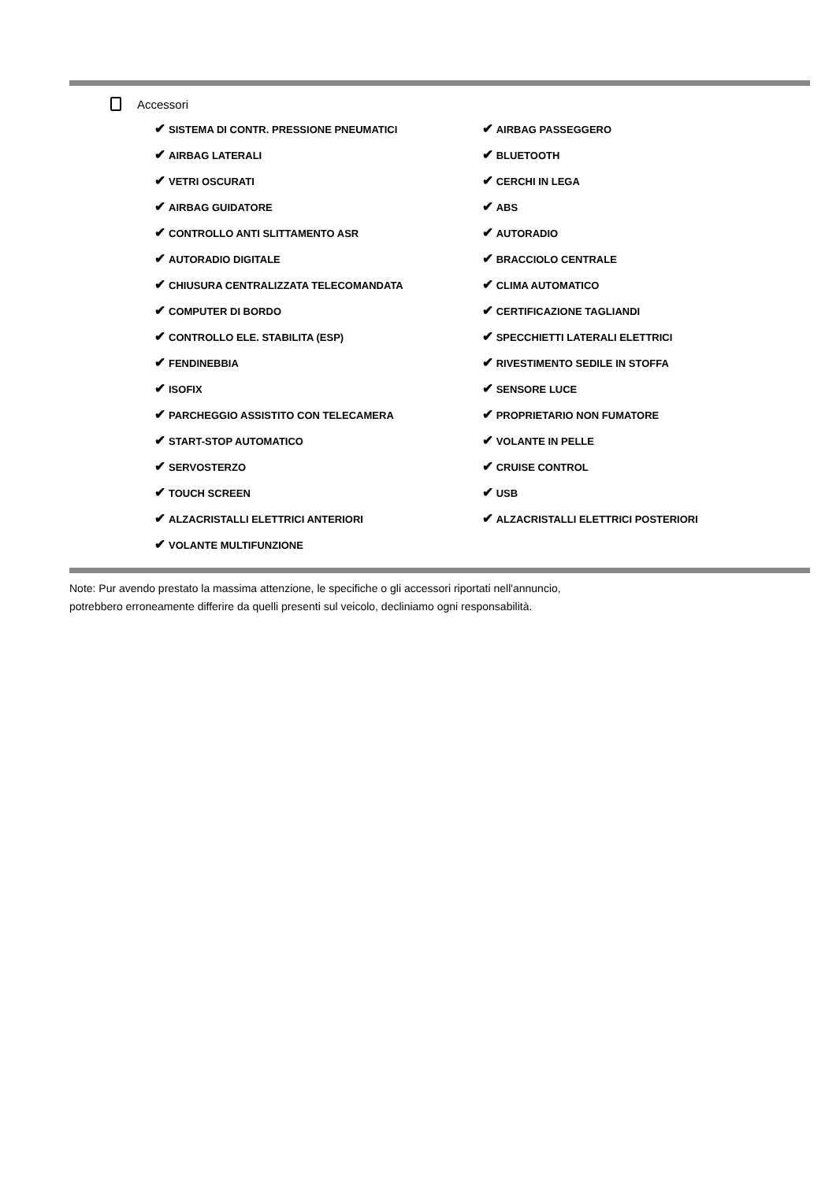Accessori
| ✔ SISTEMA DI CONTR. PRESSIONE PNEUMATICI | ✔ AIRBAG PASSEGGERO |
| ✔ AIRBAG LATERALI | ✔ BLUETOOTH |
| ✔ VETRI OSCURATI | ✔ CERCHI IN LEGA |
| ✔ AIRBAG GUIDATORE | ✔ ABS |
| ✔ CONTROLLO ANTI SLITTAMENTO ASR | ✔ AUTORADIO |
| ✔ AUTORADIO DIGITALE | ✔ BRACCIOLO CENTRALE |
| ✔ CHIUSURA CENTRALIZZATA TELECOMANDATA | ✔ CLIMA AUTOMATICO |
| ✔ COMPUTER DI BORDO | ✔ CERTIFICAZIONE TAGLIANDI |
| ✔ CONTROLLO ELE. STABILITA (ESP) | ✔ SPECCHIETTI LATERALI ELETTRICI |
| ✔ FENDINEBBIA | ✔ RIVESTIMENTO SEDILE IN STOFFA |
| ✔ ISOFIX | ✔ SENSORE LUCE |
| ✔ PARCHEGGIO ASSISTITO CON TELECAMERA | ✔ PROPRIETARIO NON FUMATORE |
| ✔ START-STOP AUTOMATICO | ✔ VOLANTE IN PELLE |
| ✔ SERVOSTERZO | ✔ CRUISE CONTROL |
| ✔ TOUCH SCREEN | ✔ USB |
| ✔ ALZACRISTALLI ELETTRICI ANTERIORI | ✔ ALZACRISTALLI ELETTRICI POSTERIORI |
| ✔ VOLANTE MULTIFUNZIONE | |
Note: Pur avendo prestato la massima attenzione, le specifiche o gli accessori riportati nell'annuncio,
potrebbero erroneamente differire da quelli presenti sul veicolo, decliniamo ogni responsabilità.